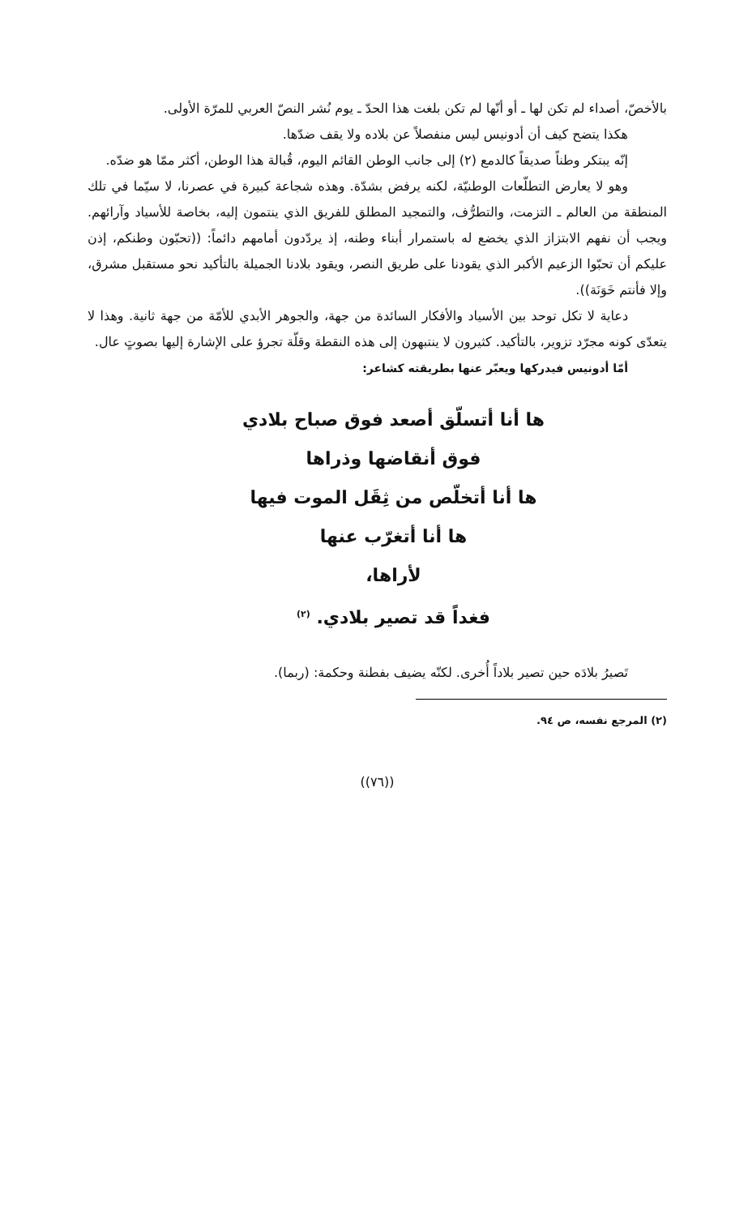بالأخصّ، أصداء لم تكن لها ـ أو أنّها لم تكن بلغت هذا الحدّ ـ يوم نُشر النصّ العربي للمرّة الأولى.
هكذا يتضح كيف أن أدونيس ليس منفصلاً عن بلاده ولا يقف ضدّها.
إنّه يبتكر وطناً صديقاً كالدمع (٢) إلى جانب الوطن القائم اليوم، قُبالة هذا الوطن، أكثر ممّا هو ضدّه.
وهو لا يعارض التطلّعات الوطنيّة، لكنه يرفض بشدّة. وهذه شجاعة كبيرة في عصرنا، لا سيّما في تلك المنطقة من العالم ـ التزمت، والتطرُّف، والتمجيد المطلق للفريق الذي ينتمون إليه، بخاصة للأسياد وآرائهم. ويجب أن نفهم الابتزاز الذي يخضع له باستمرار أبناء وطنه، إذ يردّدون أمامهم دائماً: ((تحبّون وطنكم، إذن عليكم أن تحبّوا الزعيم الأكبر الذي يقودنا على طريق النصر، ويقود بلادنا الجميلة بالتأكيد نحو مستقبل مشرق، وإلا فأنتم خَوَنَة)).
دعاية لا تكل توحد بين الأسياد والأفكار السائدة من جهة، والجوهر الأبدي للأمّة من جهة ثانية. وهذا لا يتعدّى كونه مجرّد تزوير، بالتأكيد. كثيرون لا ينتبهون إلى هذه النقطة وقلّة تجرؤ على الإشارة إليها بصوتٍ عال.
أمّا أدونيس فيدركها ويعبّر عنها بطريقته كشاعر:
ها أنا أتسلّق أصعد فوق صباح بلادي
فوق أنقاضها وذراها
ها أنا أتخلّص من ثِقَل الموت فيها
ها أنا أتغرّب عنها
لأراها،
فغداً قد تصير بلادي. <sup>(٢)</sup>
تَصيرُ بلادَه حين تصير بلاداً أُخرى. لكنّه يضيف بفطنة وحكمة: (ربما).
(٢) المرجع نفسه، ص ٩٤.
((٧٦))